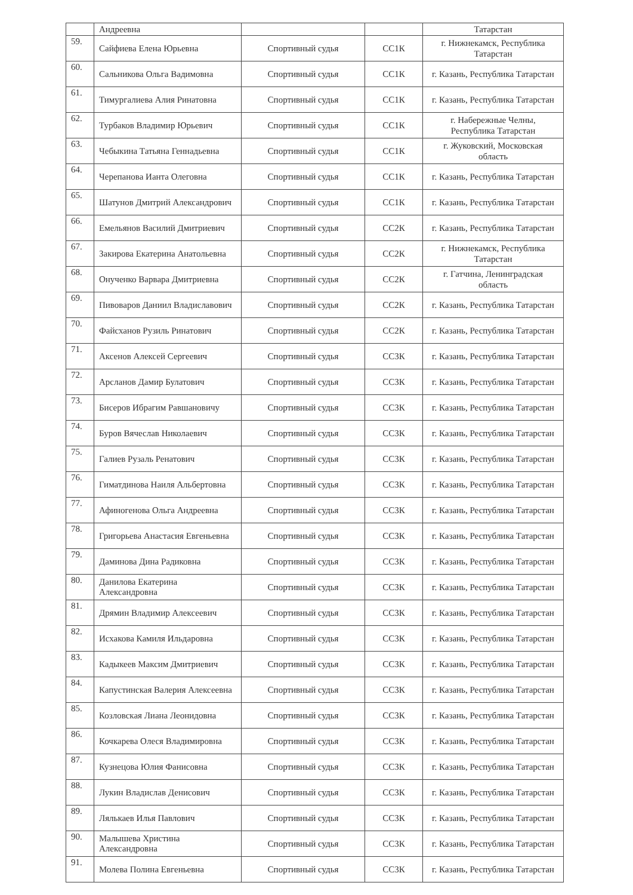| | Андреевна | | | Татарстан |
| 59. | Сайфиева Елена Юрьевна | Спортивный судья | СС1К | г. Нижнекамск, Республика Татарстан |
| 60. | Сальникова Ольга Вадимовна | Спортивный судья | СС1К | г. Казань, Республика Татарстан |
| 61. | Тимургалиева Алия Ринатовна | Спортивный судья | СС1К | г. Казань, Республика Татарстан |
| 62. | Турбаков Владимир Юрьевич | Спортивный судья | СС1К | г. Набережные Челны, Республика Татарстан |
| 63. | Чебыкина Татьяна Геннадьевна | Спортивный судья | СС1К | г. Жуковский, Московская область |
| 64. | Черепанова Ианта Олеговна | Спортивный судья | СС1К | г. Казань, Республика Татарстан |
| 65. | Шатунов Дмитрий Александрович | Спортивный судья | СС1К | г. Казань, Республика Татарстан |
| 66. | Емельянов Василий Дмитриевич | Спортивный судья | СС2К | г. Казань, Республика Татарстан |
| 67. | Закирова Екатерина Анатольевна | Спортивный судья | СС2К | г. Нижнекамск, Республика Татарстан |
| 68. | Онученко Варвара Дмитриевна | Спортивный судья | СС2К | г. Гатчина, Ленинградская область |
| 69. | Пивоваров Даниил Владиславович | Спортивный судья | СС2К | г. Казань, Республика Татарстан |
| 70. | Файсханов Рузиль Ринатович | Спортивный судья | СС2К | г. Казань, Республика Татарстан |
| 71. | Аксенов Алексей Сергеевич | Спортивный судья | СС3К | г. Казань, Республика Татарстан |
| 72. | Арсланов Дамир Булатович | Спортивный судья | СС3К | г. Казань, Республика Татарстан |
| 73. | Бисеров Ибрагим Равшановичу | Спортивный судья | СС3К | г. Казань, Республика Татарстан |
| 74. | Буров Вячеслав Николаевич | Спортивный судья | СС3К | г. Казань, Республика Татарстан |
| 75. | Галиев Рузаль Ренатович | Спортивный судья | СС3К | г. Казань, Республика Татарстан |
| 76. | Гиматдинова Наиля Альбертовна | Спортивный судья | СС3К | г. Казань, Республика Татарстан |
| 77. | Афиногенова Ольга Андреевна | Спортивный судья | СС3К | г. Казань, Республика Татарстан |
| 78. | Григорьева Анастасия Евгеньевна | Спортивный судья | СС3К | г. Казань, Республика Татарстан |
| 79. | Даминова Дина Радиковна | Спортивный судья | СС3К | г. Казань, Республика Татарстан |
| 80. | Данилова Екатерина Александровна | Спортивный судья | СС3К | г. Казань, Республика Татарстан |
| 81. | Дрямин Владимир Алексеевич | Спортивный судья | СС3К | г. Казань, Республика Татарстан |
| 82. | Исхакова Камиля Ильдаровна | Спортивный судья | СС3К | г. Казань, Республика Татарстан |
| 83. | Кадыкеев Максим Дмитриевич | Спортивный судья | СС3К | г. Казань, Республика Татарстан |
| 84. | Капустинская Валерия Алексеевна | Спортивный судья | СС3К | г. Казань, Республика Татарстан |
| 85. | Козловская Лиана Леонидовна | Спортивный судья | СС3К | г. Казань, Республика Татарстан |
| 86. | Кочкарева Олеся Владимировна | Спортивный судья | СС3К | г. Казань, Республика Татарстан |
| 87. | Кузнецова Юлия Фанисовна | Спортивный судья | СС3К | г. Казань, Республика Татарстан |
| 88. | Лукин Владислав Денисович | Спортивный судья | СС3К | г. Казань, Республика Татарстан |
| 89. | Лялькаев Илья Павлович | Спортивный судья | СС3К | г. Казань, Республика Татарстан |
| 90. | Малышева Христина Александровна | Спортивный судья | СС3К | г. Казань, Республика Татарстан |
| 91. | Молева Полина Евгеньевна | Спортивный судья | СС3К | г. Казань, Республика Татарстан |